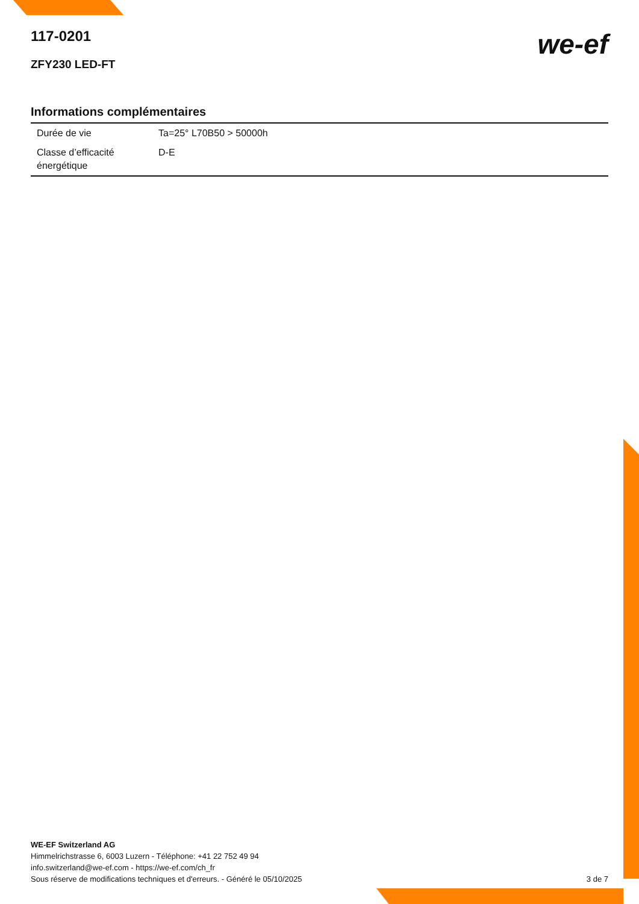we-ef
117-0201
ZFY230 LED-FT
Informations complémentaires
| Durée de vie | Ta=25° L70B50 > 50000h |
| Classe d’efficacité énergétique | D-E |
WE-EF Switzerland AG
Himmelrichstrasse 6, 6003 Luzern - Téléphone: +41 22 752 49 94
info.switzerland@we-ef.com - https://we-ef.com/ch_fr
Sous réserve de modifications techniques et d'erreurs. - Généré le 05/10/2025
3 de 7